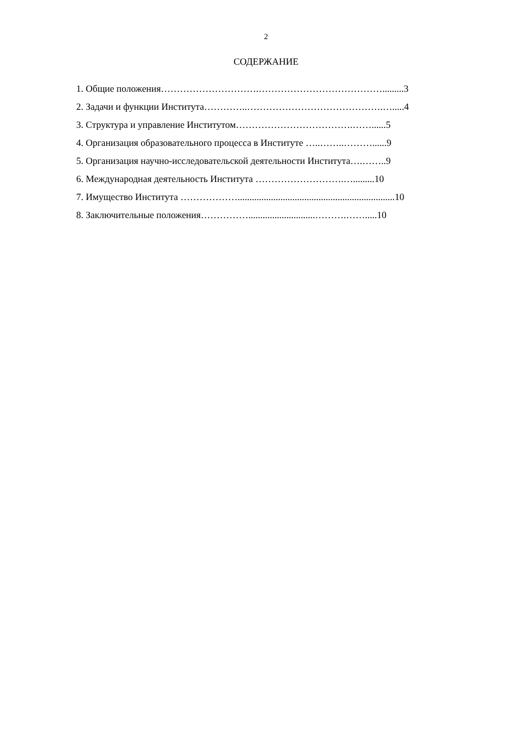2
СОДЕРЖАНИЕ
1. Общие положения………………………….………………………………….........3
2. Задачи и функции Института…………..…………………………………….….....4
3. Структура и управление Институтом……………………………….……......5
4. Организация образовательного процесса в Институте …..……..………......9
5. Организация научно-исследовательской деятельности Института….……..9
6. Международная деятельность Института ……………………….….........10
7. Имущество Института ………………..................................................................10
8. Заключительные положения……………............................……….…….....10